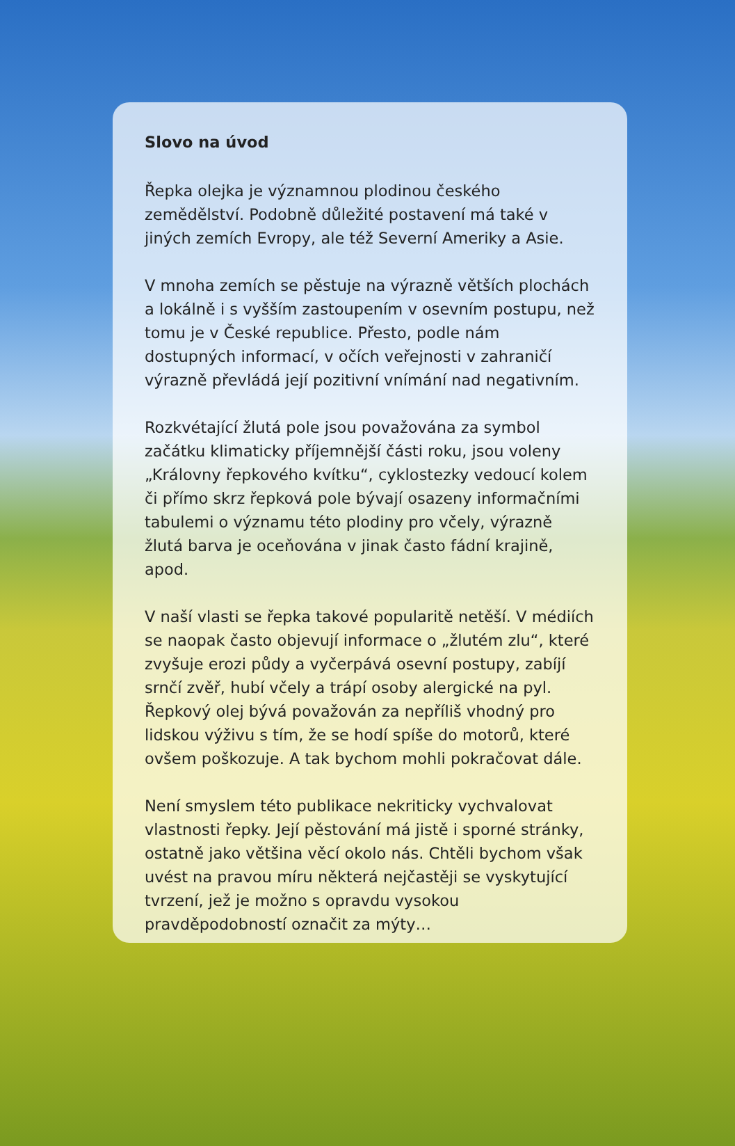Slovo na úvod
Řepka olejka je významnou plodinou českého zemědělství. Podobně důležité postavení má také v jiných zemích Evropy, ale též Severní Ameriky a Asie.
V mnoha zemích se pěstuje na výrazně větších plochách a lokálně i s vyšším zastoupením v osevním postupu, než tomu je v České republice. Přesto, podle nám dostupných informací, v očích veřejnosti v zahraničí výrazně převládá její pozitivní vnímání nad negativním.
Rozkvétající žlutá pole jsou považována za symbol začátku klimaticky příjemnější části roku, jsou voleny „Královny řepkového kvítku“, cyklostezky vedoucí kolem či přímo skrz řepková pole bývají osazeny informačními tabulemi o významu této plodiny pro včely, výrazně žlutá barva je oceňována v jinak často fádní krajině, apod.
V naší vlasti se řepka takové popularitě netěší. V médiích se naopak často objevují informace o „žlutém zlu“, které zvyšuje erozi půdy a vyčerpává osevní postupy, zabíjí srnčí zvěř, hubí včely a trápí osoby alergické na pyl. Řepkový olej bývá považován za nepříliš vhodný pro lidskou výživu s tím, že se hodí spíše do motorů, které ovšem poškozuje. A tak bychom mohli pokračovat dále.
Není smyslem této publikace nekriticky vychvalovat vlastnosti řepky. Její pěstování má jistě i sporné stránky, ostatně jako většina věcí okolo nás. Chtěli bychom však uvést na pravou míru některá nejčastěji se vyskytující tvrzení, jež je možno s opravdu vysokou pravděpodobností označit za mýty…